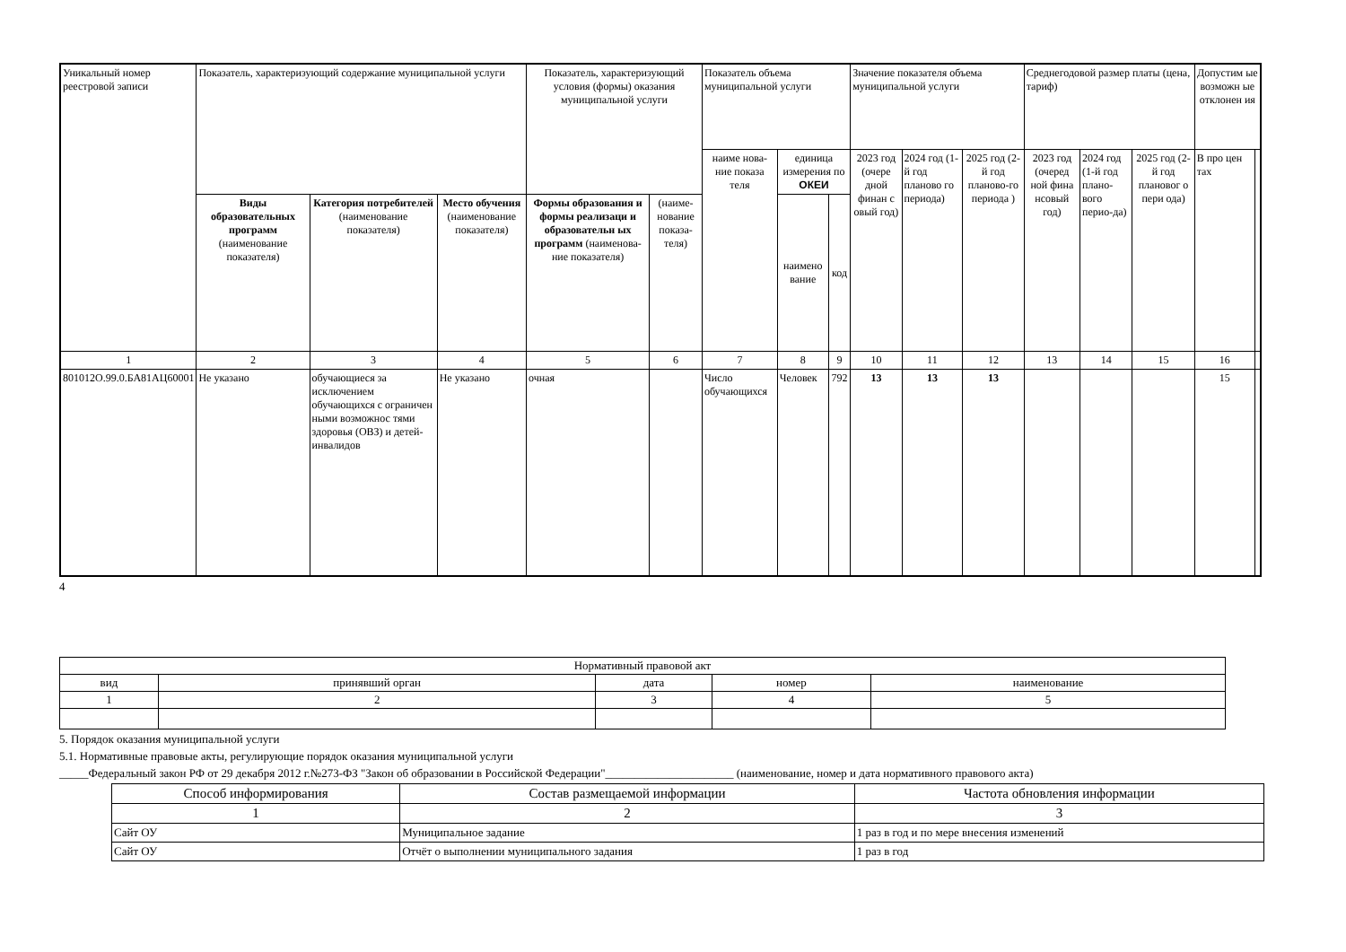| Уникальный номер реестровой записи | Показатель, характеризующий содержание муниципальной услуги | | | Показатель, характеризующий условия (формы) оказания муниципальной услуги | | Показатель объема муниципальной услуги | | | Значение показателя объема муниципальной услуги | | | Среднегодовой размер платы (цена, тариф) | | | Допустим ые возможн ые отклонен ия | |
| --- | --- | --- | --- | --- | --- | --- | --- | --- | --- | --- | --- | --- | --- | --- | --- | --- |
| | | | | | | наиме нова- ние показа теля | единица измерения по ОКЕИ | | 2023 год (очере дной финан с овый год) | 2024 год (1-й год планово го периода) | 2025 год (2-й год планово-го периода ) | 2023 год (очеред ной фина нсовый год) | 2024 год (1-й год плано-вого перио-да) | 2025 год (2-й год плановог о пери ода) | В про цен тах | |
| | Виды образовательных программ (наименование показателя) | Категория потребителей (наименование показателя) | Место обучения (наименование показателя) | Формы образования и формы реализаци и образовательн ых программ (наименова-ние показателя) | (наиме-нование показа-теля) | | наимено вание | код | | | | | | | | |
| 1 | 2 | 3 | 4 | 5 | 6 | 7 | 8 | 9 | 10 | 11 | 12 | 13 | 14 | 15 | 16 | |
| 801012О.99.0.БА81АЦ60001 | Не указано | обучающиеся за исключением обучающихся с ограничен ными возможнос тями здоровья (ОВЗ) и детей-инвалидов | Не указано | очная | | Число обучающихся | Человек | 792 | 13 | 13 | 13 | | | | 15 | |
4
| Нормативный правовой акт | | | | |
| --- | --- | --- | --- | --- |
| вид | принявший орган | дата | номер | наименование |
| 1 | 2 | 3 | 4 | 5 |
5. Порядок оказания муниципальной услуги
5.1. Нормативные правовые акты, регулирующие порядок оказания муниципальной услуги
_____Федеральный закон РФ от 29 декабря 2012 г.№273-ФЗ "Закон об образовании в Российской Федерации"______________________ (наименование, номер и дата нормативного правового акта)
| Способ информирования | Состав размещаемой информации | Частота обновления информации |
| --- | --- | --- |
| 1 | 2 | 3 |
| Сайт ОУ | Муниципальное задание | 1 раз в год и по мере внесения изменений |
| Сайт ОУ | Отчёт о выполнении муниципального задания | 1 раз в год |